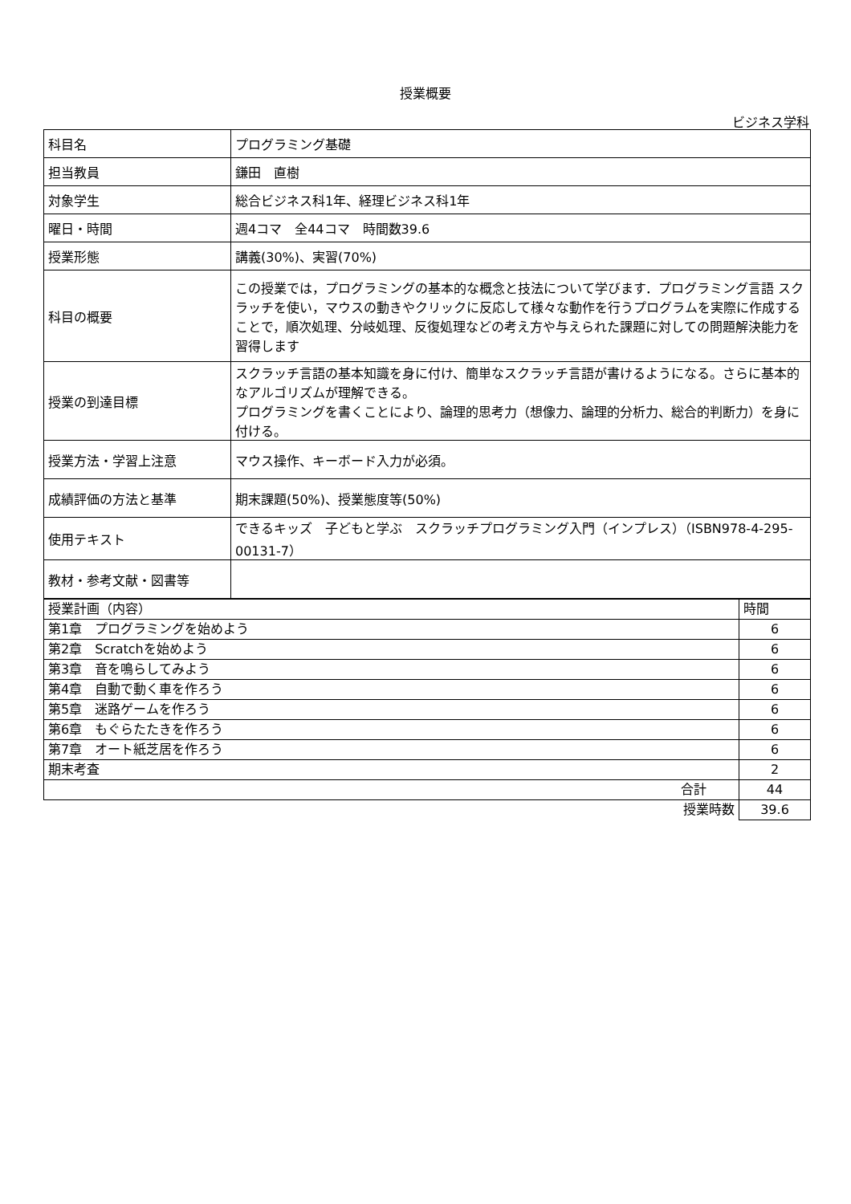授業概要
ビジネス学科
| 科目名 | プログラミング基礎 |
| 担当教員 | 鎌田 直樹 |
| 対象学生 | 総合ビジネス科1年、経理ビジネス科1年 |
| 曜日・時間 | 週4コマ 全44コマ 時間数39.6 |
| 授業形態 | 講義(30%)、実習(70%) |
| 科目の概要 | この授業では，プログラミングの基本的な概念と技法について学びます．プログラミング言語 スクラッチを使い，マウスの動きやクリックに反応して様々な動作を行うプログラムを実際に作成することで，順次処理、分岐処理、反復処理などの考え方や与えられた課題に対しての問題解決能力を習得します |
| 授業の到達目標 | スクラッチ言語の基本知識を身に付け、簡単なスクラッチ言語が書けるようになる。さらに基本的なアルゴリズムが理解できる。 プログラミングを書くことにより、論理的思考力（想像力、論理的分析力、総合的判断力）を身に付ける。 |
| 授業方法・学習上注意 | マウス操作、キーボード入力が必須。 |
| 成績評価の方法と基準 | 期末課題(50%)、授業態度等(50%) |
| 使用テキスト | できるキッズ 子どもと学ぶ スクラッチプログラミング入門（インプレス）（ISBN978-4-295-00131-7） |
| 教材・参考文献・図書等 | |
| 授業計画（内容） | 時間 |
| 第1章 プログラミングを始めよう | 6 |
| 第2章 Scratchを始めよう | 6 |
| 第3章 音を鳴らしてみよう | 6 |
| 第4章 自動で動く車を作ろう | 6 |
| 第5章 迷路ゲームを作ろう | 6 |
| 第6章 もぐらたたきを作ろう | 6 |
| 第7章 オート紙芝居を作ろう | 6 |
| 期末考査 | 2 |
| 合計 | 44 |
| 授業時数 | 39.6 |